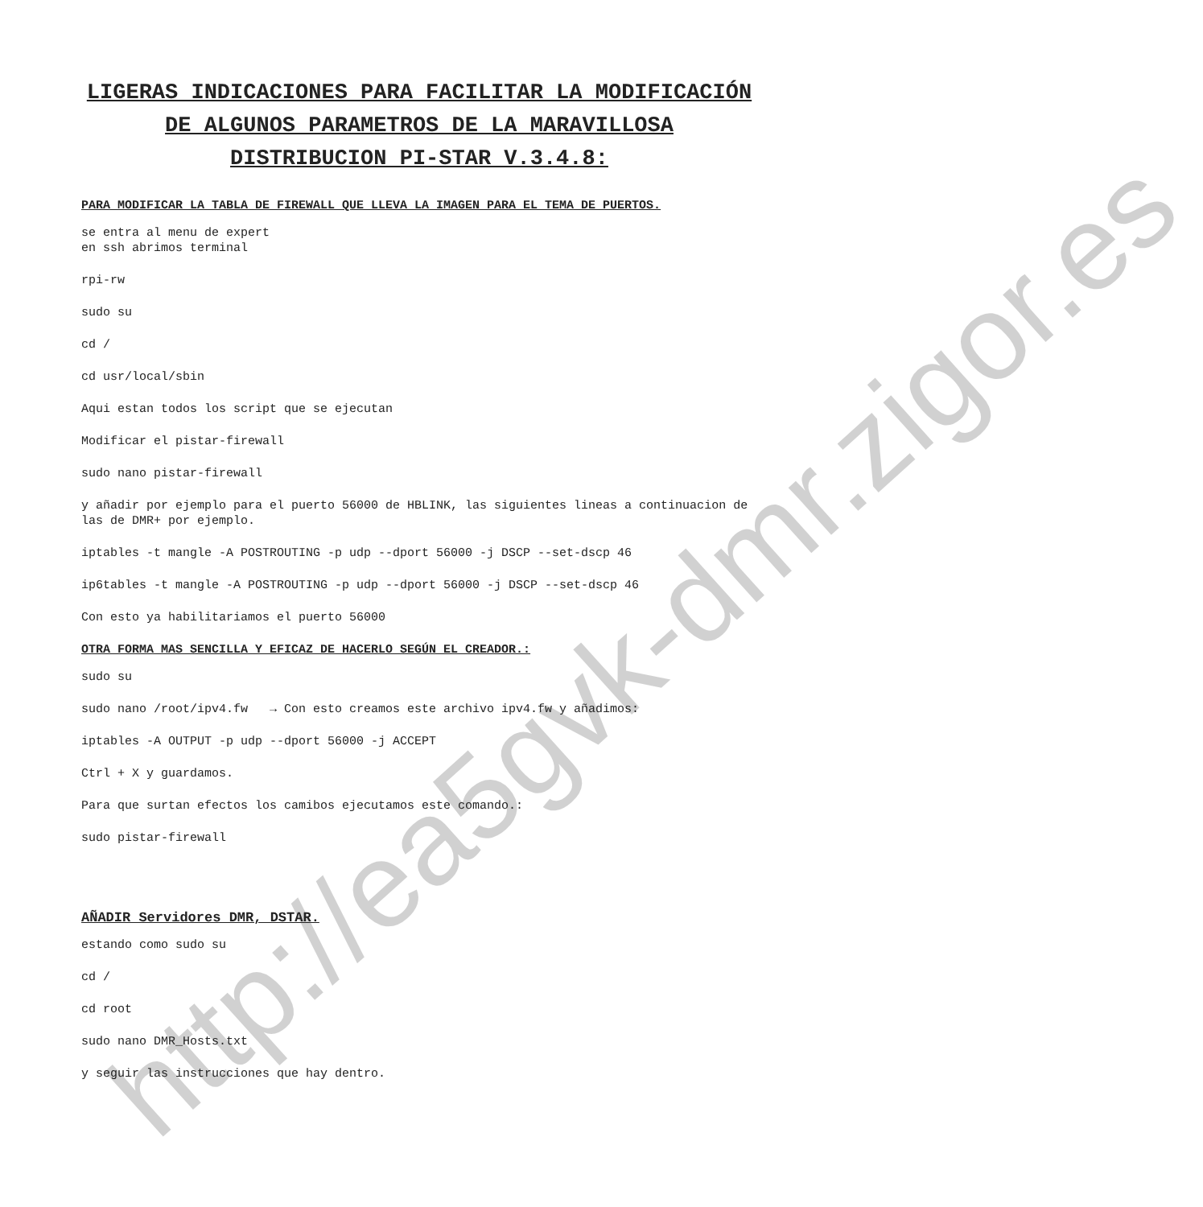http://ea5gvk-dmr.zigor.es
LIGERAS INDICACIONES PARA FACILITAR LA MODIFICACIÓN DE ALGUNOS PARAMETROS DE LA MARAVILLOSA DISTRIBUCION PI-STAR V.3.4.8:
PARA MODIFICAR LA TABLA DE FIREWALL QUE LLEVA LA IMAGEN PARA EL TEMA DE PUERTOS.
se entra al menu de expert
en ssh abrimos terminal
rpi-rw
sudo su
cd /
cd usr/local/sbin
Aqui estan todos los script que se ejecutan
Modificar el pistar-firewall
sudo nano pistar-firewall
y añadir por ejemplo para el puerto 56000 de HBLINK, las siguientes lineas a continuacion de las de DMR+ por ejemplo.
iptables -t mangle -A POSTROUTING -p udp --dport 56000 -j DSCP --set-dscp 46
ip6tables -t mangle -A POSTROUTING -p udp --dport 56000 -j DSCP --set-dscp 46
Con esto ya habilitariamos el puerto 56000
OTRA FORMA MAS SENCILLA Y EFICAZ DE HACERLO SEGÚN EL CREADOR.:
sudo su
sudo nano /root/ipv4.fw → Con esto creamos este archivo ipv4.fw y añadimos:
iptables -A OUTPUT -p udp --dport 56000 -j ACCEPT
Ctrl + X y guardamos.
Para que surtan efectos los camibos ejecutamos este comando.:
sudo pistar-firewall
AÑADIR Servidores DMR, DSTAR.
estando como sudo su
cd /
cd root
sudo nano DMR_Hosts.txt
y seguir las instrucciones que hay dentro.